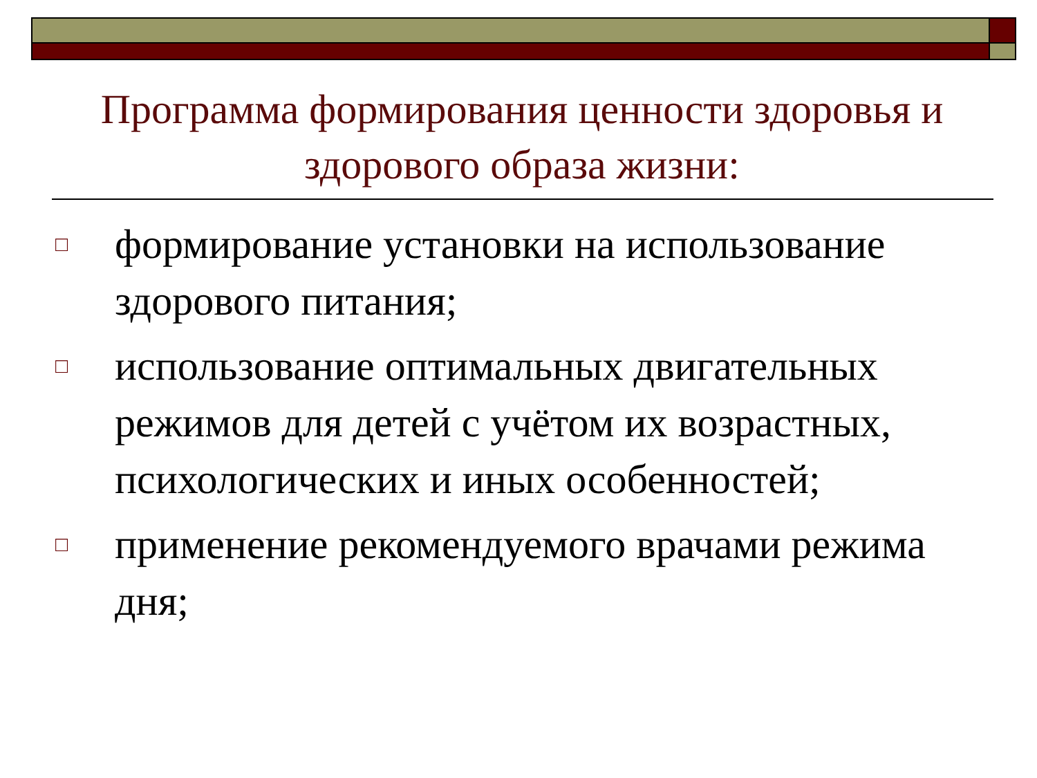Программа формирования ценности здоровья и здорового образа жизни:
□ формирование установки на использование здорового питания;
□ использование оптимальных двигательных режимов для детей с учётом их возрастных, психологических и иных особенностей;
□ применение рекомендуемого врачами режима дня;